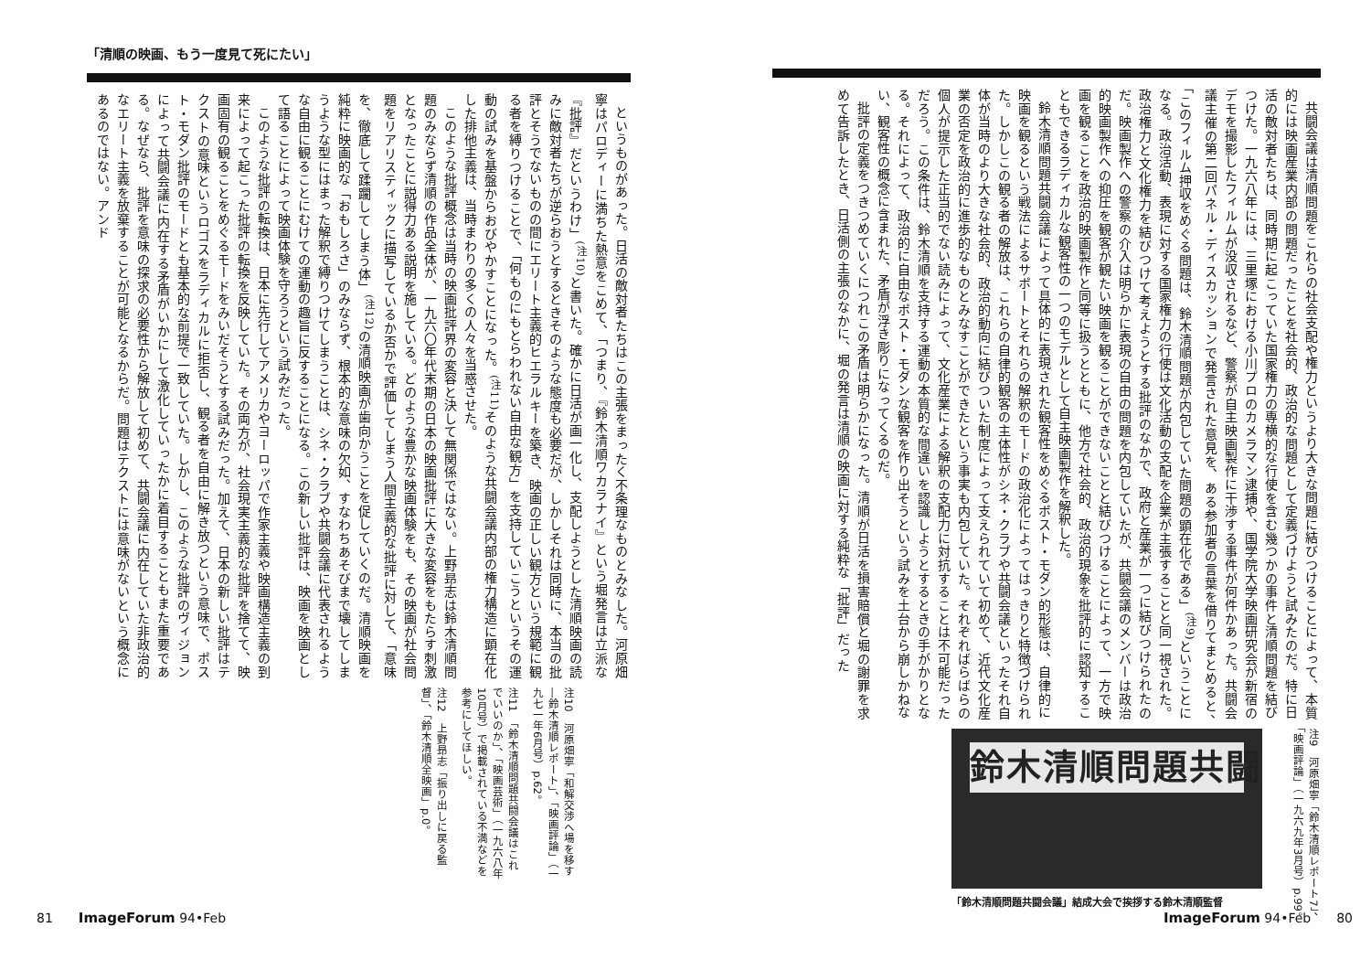共闘会議は清順問題をこれらの社会支配や権力というより大きな問題に結びつけることによって、本質的には映画産業内部の問題だったことを社会的、政治的な問題として定義づけようと試みたのだ。特に日活の敵対者たちは、同時期に起こっていた国家権力の専横的な行使を含む幾つかの事件と清順問題を結びつけた。一九六八年には、三里塚における小川プロのカメラマン逮捕や、国学院大学映画研究会が新宿のデモを撮影したフィルムが没収されるなど、警察が自主映画製作に干渉する事件が何件かあった。共闘会議主催の第二回パネル・ディスカッションで発言された意見を、ある参加者の言葉を借りてまとめると、「このフィルム押収をめぐる問題は、鈴木清順問題が内包していた問題の顕在化である」<sup>(注9)</sup>ということになる。政治活動、表現に対する国家権力の行使は文化活動の支配を企業が主張することと同一視された。政治権力と文化権力を結びつけて考えようとする批評のなかで、政府と産業が一つに結びつけられたのだ。映画製作への警察の介入は明らかに表現の自由の問題を内包していたが、共闘会議のメンバーは政治的映画製作への抑圧を観客が観たい映画を観ることができないことと結びつけることによって、一方で映画を観ることを政治的映画製作と同等に扱うとともに、他方で社会的、政治的現象を批評的に認知することもできるラディカルな観客性の一つのモデルとして自主映画製作を解釈した。
鈴木清順問題共闘会議によって具体的に表現された観客性をめぐるポスト・モダン的形態は、自律的に映画を観るという戦法によるサポートとそれらの解釈のモードの政治化によってはっきりと特徴づけられた。しかしこの観る者の解放は、これらの自律的観客の主体性がシネ・クラブや共闘会議といったそれ自体が当時のより大きな社会的、政治的動向に結びついた制度によって支えられていて初めて、近代文化産業の否定を政治的に進歩的なものとみなすことができたという事実も内包していた。それぞればらばらの個人が提示した正当的でない読みによって、文化産業による解釈の支配力に対抗することは不可能だっただろう。この条件は、鈴木清順を支持する運動の本質的な間違いを認識しようとするときの手がかりとなる。それによって、政治的に自由なポスト・モダンな観客を作り出そうという試みを土台から崩しかねない、観客性の概念に含まれた、矛盾が浮き彫りになってくるのだ。
批評の定義をつきつめていくにつれこの矛盾は明らかになった。清順が日活を損害賠償と堀の謝罪を求めて告訴したとき、日活側の主張のなかに、堀の発言は清順の映画に対する純粋な「批評」だった
注9　河原畑寧「鈴木清順レポート7」、「映画評論」（一九六九年3月号）p.99。
鈴木清順問題共闘
「鈴木清順問題共闘会議」結成大会で挨拶する鈴木清順監督
ImageForum 94•Feb　　80
「清順の映画、もう一度見て死にたい」
というものがあった。日活の敵対者たちはこの主張をまったく不条理なものとみなした。河原畑寧はパロディーに満ちた熱意をこめて、「つまり、『鈴木清順ワカラナイ』という堀発言は立派な『批評』だというわけ」<sup>(注10)</sup>と書いた。確かに日活が画一化し、支配しようとした清順映画の読みに敵対者たちが逆らおうとするときそのような態度も必要だが、しかしそれは同時に、本当の批評とそうでないものの間にエリート主義的ヒエラルキーを築き、映画の正しい観方という規範に観る者を縛りつけることで、「何ものにもとらわれない自由な観方」を支持していこうというその運動の試みを基盤からおびやかすことになった。<sup>(注11)</sup>そのような共闘会議内部の権力構造に顕在化した排他主義は、当時まわりの多くの人々を当惑させた。
このような批評概念は当時の映画批評界の変容と決して無関係ではない。上野昻志は鈴木清順問題のみならず清順の作品全体が、一九六〇年代末期の日本の映画批評に大きな変容をもたらす刺激となったことに説得力ある説明を施している。どのような豊かな映画体験をも、その映画が社会問題をリアリスティックに描写しているか否かで評価してしまう人間主義的な批評に対して、「意味を、徹底して蹂躙してしまう体」<sup>(注12)</sup>の清順映画が歯向かうことを促していくのだ。清順映画を純粋に映画的な「おもしろさ」のみならず、根本的な意味の欠如、すなわちあそびまで壊してしまうような型にはまった解釈で縛りつけてしまうことは、シネ・クラブや共闘会議に代表されるような自由に観ることにむけての運動の趣旨に反することになる。この新しい批評は、映画を映画として語ることによって映画体験を守ろうという試みだった。
このような批評の転換は、日本に先行してアメリカやヨーロッパで作家主義や映画構造主義の到来によって起こった批評の転換を反映していた。その両方が、社会現実主義的な批評を捨てて、映画固有の観ることをめぐるモードをみいだそうとする試みだった。加えて、日本の新しい批評はテクストの意味というロゴスをラディカルに拒否し、観る者を自由に解き放つという意味で、ポスト・モダン批評のモードとも基本的な前提で一致していた。しかし、このような批評のヴィジョンによって共闘会議に内在する矛盾がいかにして激化していったかに着目することもまた重要である。なぜなら、批評を意味の探求の必要性から解放して初めて、共闘会議に内在していた非政治的なエリート主義を放棄することが可能となるからだ。問題はテクストには意味がないという概念にあるのではない。アンド
注10　河原畑寧「和解交渉へ場を移す―鈴木清順レポート」、「映画評論」（一九七一年6月号）p.62。
注11　「鈴木清順問題共闘会議はこれでいいのか」、「映画芸術」（一九六八年10月号）で掲載されている不満などを参考にしてほしい。
注12　上野昻志「振り出しに戻る監督」、「鈴木清順全映画」p.0。
81　　ImageForum 94•Feb